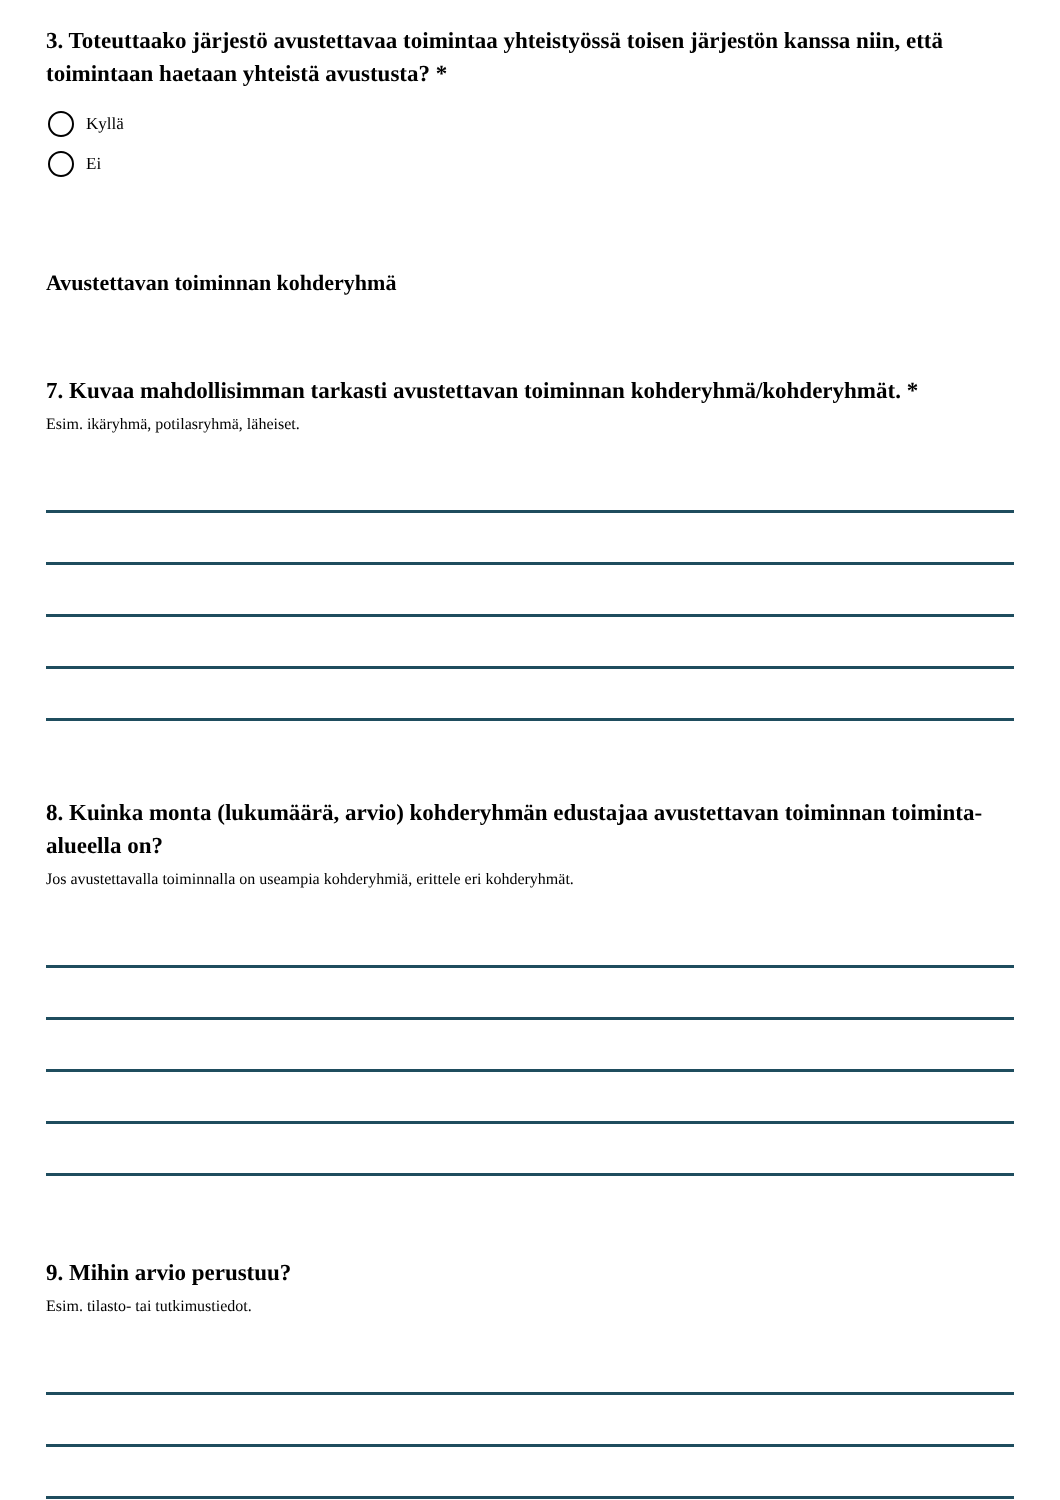3. Toteuttaako järjestö avustettavaa toimintaa yhteistyössä toisen järjestön kanssa niin, että toimintaan haetaan yhteistä avustusta? *
Kyllä
Ei
Avustettavan toiminnan kohderyhmä
7. Kuvaa mahdollisimman tarkasti avustettavan toiminnan kohderyhmä/kohderyhmät. *
Esim. ikäryhmä, potilasryhmä, läheiset.
8. Kuinka monta (lukumäärä, arvio) kohderyhmän edustajaa avustettavan toiminnan toiminta-alueella on?
Jos avustettavalla toiminnalla on useampia kohderyhmiä, erittele eri kohderyhmät.
9. Mihin arvio perustuu?
Esim. tilasto- tai tutkimustiedot.